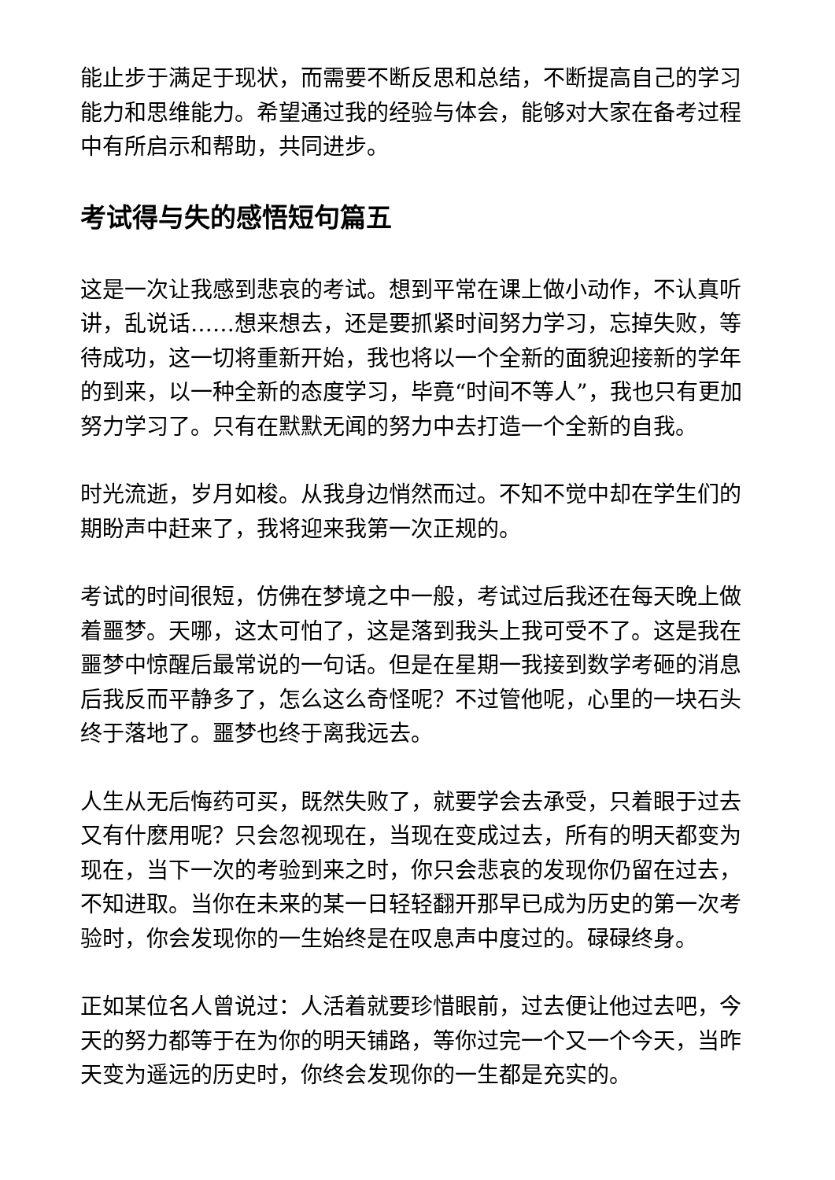能止步于满足于现状，而需要不断反思和总结，不断提高自己的学习能力和思维能力。希望通过我的经验与体会，能够对大家在备考过程中有所启示和帮助，共同进步。
考试得与失的感悟短句篇五
这是一次让我感到悲哀的考试。想到平常在课上做小动作，不认真听讲，乱说话……想来想去，还是要抓紧时间努力学习，忘掉失败，等待成功，这一切将重新开始，我也将以一个全新的面貌迎接新的学年的到来，以一种全新的态度学习，毕竟“时间不等人”，我也只有更加努力学习了。只有在默默无闻的努力中去打造一个全新的自我。
时光流逝，岁月如梭。从我身边悄然而过。不知不觉中却在学生们的期盼声中赶来了，我将迎来我第一次正规的。
考试的时间很短，仿佛在梦境之中一般，考试过后我还在每天晚上做着噩梦。天哪，这太可怕了，这是落到我头上我可受不了。这是我在噩梦中惊醒后最常说的一句话。但是在星期一我接到数学考砸的消息后我反而平静多了，怎么这么奇怪呢？不过管他呢，心里的一块石头终于落地了。噩梦也终于离我远去。
人生从无后悔药可买，既然失败了，就要学会去承受，只着眼于过去又有什麽用呢？只会忽视现在，当现在变成过去，所有的明天都变为现在，当下一次的考验到来之时，你只会悲哀的发现你仍留在过去，不知进取。当你在未来的某一日轻轻翻开那早已成为历史的第一次考验时，你会发现你的一生始终是在叹息声中度过的。碌碌终身。
正如某位名人曾说过：人活着就要珍惜眼前，过去便让他过去吧，今天的努力都等于在为你的明天铺路，等你过完一个又一个今天，当昨天变为遥远的历史时，你终会发现你的一生都是充实的。